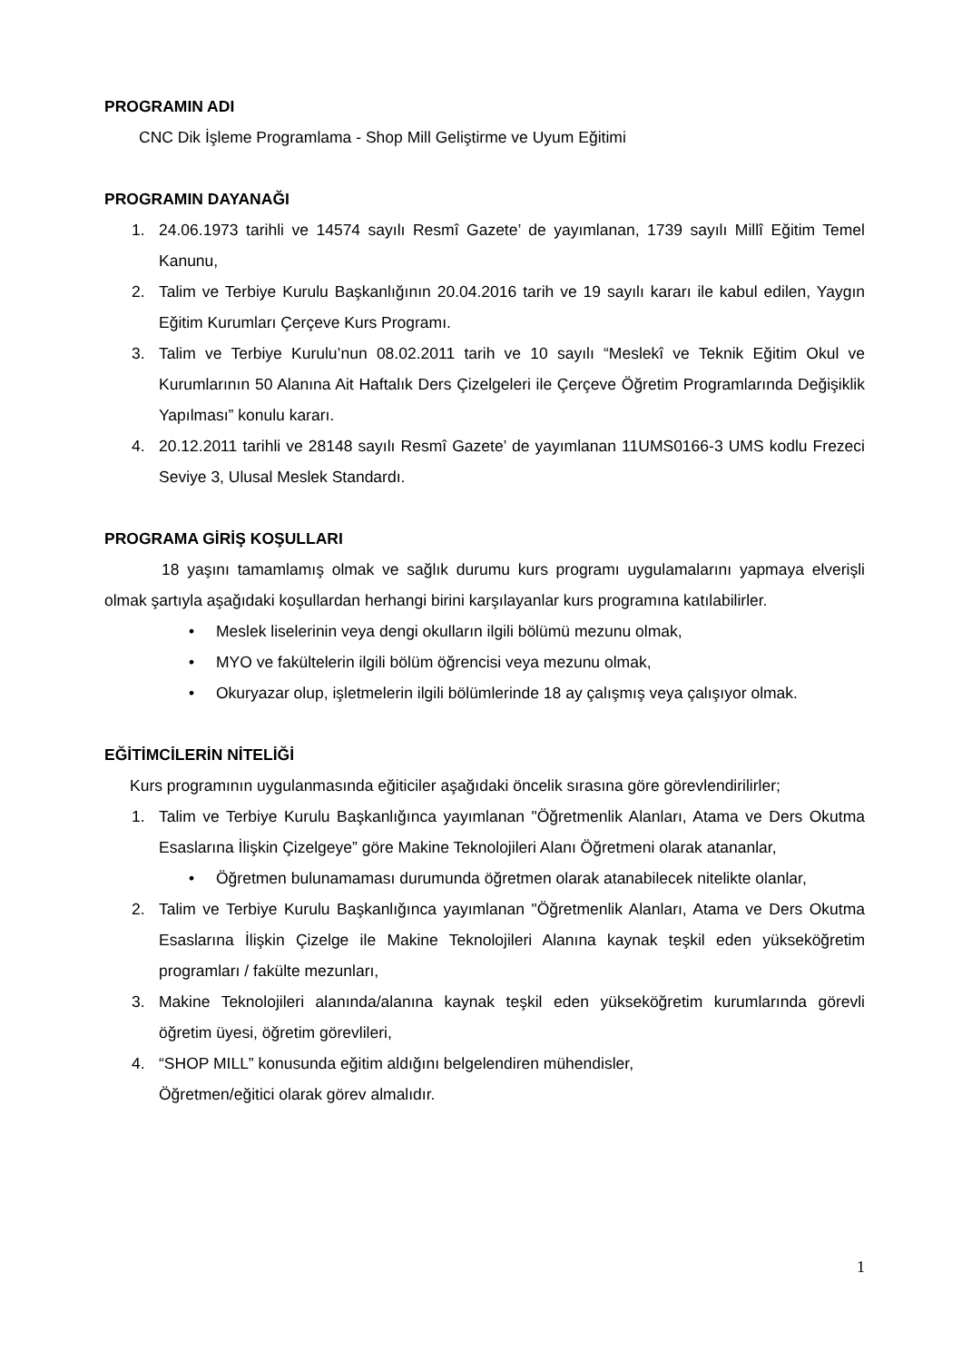PROGRAMIN ADI
CNC Dik İşleme Programlama - Shop Mill Geliştirme ve Uyum Eğitimi
PROGRAMIN DAYANAĞI
1. 24.06.1973 tarihli ve 14574 sayılı Resmî Gazete’ de yayımlanan, 1739 sayılı Millî Eğitim Temel Kanunu,
2. Talim ve Terbiye Kurulu Başkanlığının 20.04.2016 tarih ve 19 sayılı kararı ile kabul edilen, Yaygın Eğitim Kurumları Çerçeve Kurs Programı.
3. Talim ve Terbiye Kurulu’nun 08.02.2011 tarih ve 10 sayılı “Meslekî ve Teknik Eğitim Okul ve Kurumlarının 50 Alanına Ait Haftalık Ders Çizelgeleri ile Çerçeve Öğretim Programlarında Değişiklik Yapılması” konulu kararı.
4. 20.12.2011 tarihli ve 28148 sayılı Resmî Gazete’ de yayımlanan 11UMS0166-3 UMS kodlu Frezeci Seviye 3, Ulusal Meslek Standardı.
PROGRAMA GİRİŞ KOŞULLARI
18 yaşını tamamlamış olmak ve sağlık durumu kurs programı uygulamalarını yapmaya elverişli olmak şartıyla aşağıdaki koşullardan herhangi birini karşılayanlar kurs programına katılabilirler.
• Meslek liselerinin veya dengi okulların ilgili bölümü mezunu olmak,
• MYO ve fakültelerin ilgili bölüm öğrencisi veya mezunu olmak,
• Okuryazar olup, işletmelerin ilgili bölümlerinde 18 ay çalışmış veya çalışıyor olmak.
EĞİTİMCİLERİN NİTELİĞİ
Kurs programının uygulanmasında eğiticiler aşağıdaki öncelik sırasına göre görevlendirilirler;
1. Talim ve Terbiye Kurulu Başkanlığınca yayımlanan "Öğretmenlik Alanları, Atama ve Ders Okutma Esaslarına İlişkin Çizelgeye” göre Makine Teknolojileri Alanı Öğretmeni olarak atananlar,
• Öğretmen bulunamaması durumunda öğretmen olarak atanabilecek nitelikte olanlar,
2. Talim ve Terbiye Kurulu Başkanlığınca yayımlanan "Öğretmenlik Alanları, Atama ve Ders Okutma Esaslarına İlişkin Çizelge ile Makine Teknolojileri Alanına kaynak teşkil eden yükseköğretim programları / fakülte mezunları,
3. Makine Teknolojileri alanında/alanına kaynak teşkil eden yükseköğretim kurumlarında görevli öğretim üyesi, öğretim görevlileri,
4. “SHOP MILL” konusunda eğitim aldığını belgelendiren mühendisler,
Öğretmen/eğitici olarak görev almalıdır.
1